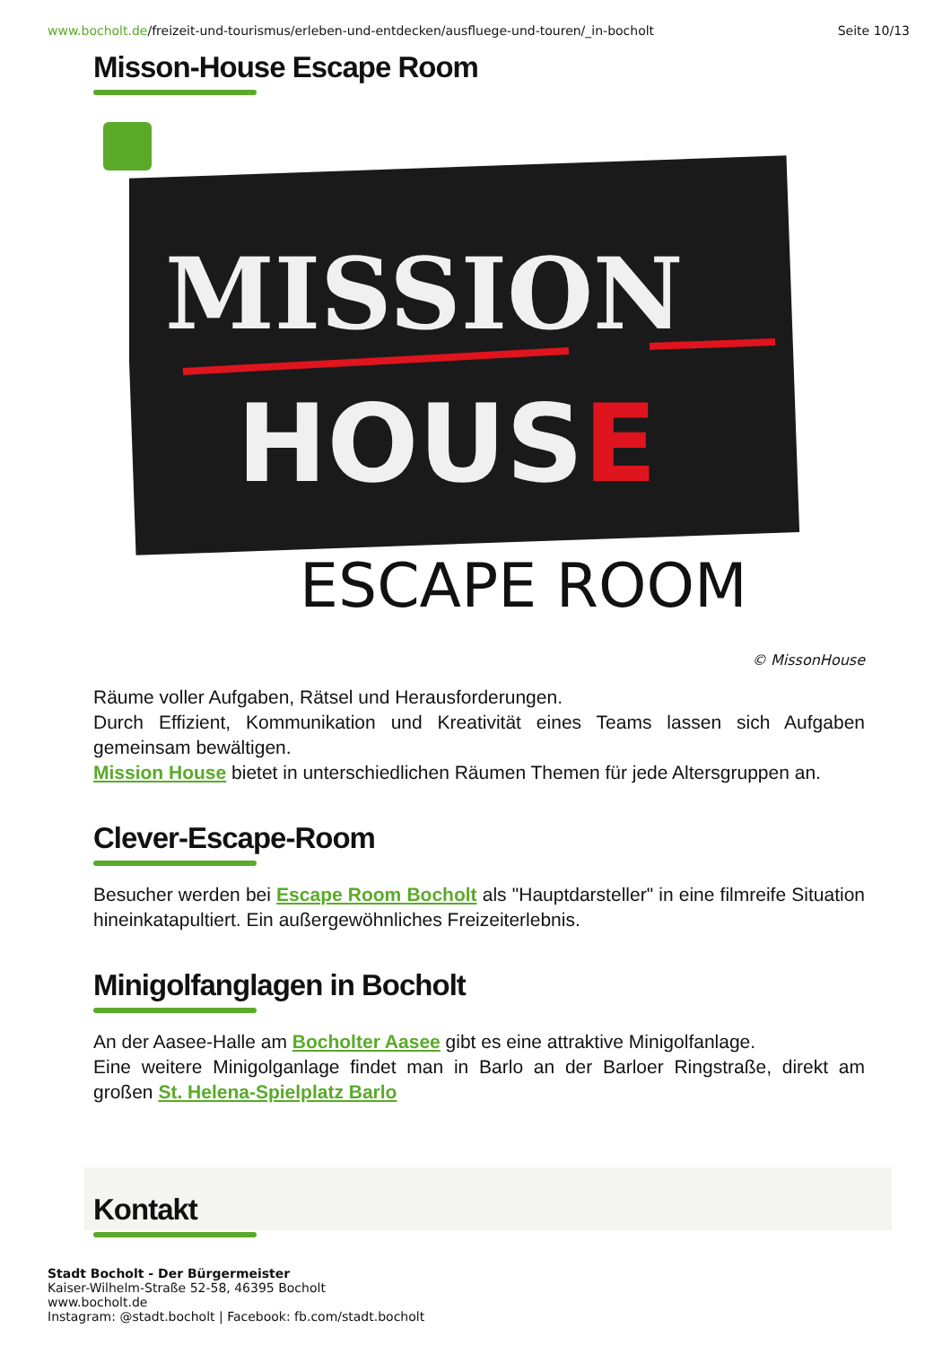www.bocholt.de/freizeit-und-tourismus/erleben-und-entdecken/ausfluege-und-touren/_in-bocholt
Seite 10/13
Misson-House Escape Room
MISSION
HOUSE
ESCAPE ROOM
© MissonHouse
Räume voller Aufgaben, Rätsel und Herausforderungen.
Durch Effizient, Kommunikation und Kreativität eines Teams lassen sich Aufgaben gemeinsam bewältigen.
Mission House bietet in unterschiedlichen Räumen Themen für jede Altersgruppen an.
Clever-Escape-Room
Besucher werden bei Escape Room Bocholt als "Hauptdarsteller" in eine filmreife Situation hineinkatapultiert. Ein außergewöhnliches Freizeiterlebnis.
Minigolfanglagen in Bocholt
An der Aasee-Halle am Bocholter Aasee gibt es eine attraktive Minigolfanlage.
Eine weitere Minigolganlage findet man in Barlo an der Barloer Ringstraße, direkt am großen St. Helena-Spielplatz Barlo
Kontakt
Stadt Bocholt - Der Bürgermeister
Kaiser-Wilhelm-Straße 52-58, 46395 Bocholt
www.bocholt.de
Instagram: @stadt.bocholt | Facebook: fb.com/stadt.bocholt